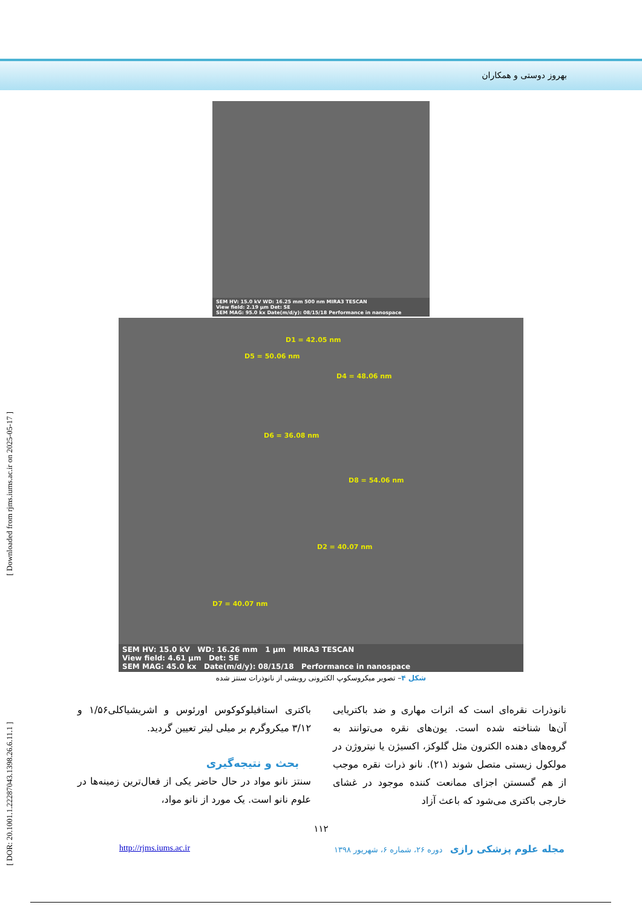بهروز دوستی و همکاران
[ DOR: 20.1001.1.22287043.1398.26.6.11.1 ] [ Downloaded from rjms.iums.ac.ir on 2025-05-17 ]
SEM HV: 15.0 kV WD: 16.25 mm 500 nm MIRA3 TESCAN
View field: 2.19 µm Det: SE
SEM MAG: 95.0 kx Date(m/d/y): 08/15/18 Performance in nanospace
D1 = 42.05 nm
D5 = 50.06 nm
D4 = 48.06 nm
D6 = 36.08 nm
D8 = 54.06 nm
D2 = 40.07 nm
D7 = 40.07 nm
SEM HV: 15.0 kV WD: 16.26 mm 1 µm MIRA3 TESCAN
View field: 4.61 µm Det: SE
SEM MAG: 45.0 kx Date(m/d/y): 08/15/18 Performance in nanospace
شکل ۴– تصویر میکروسکوپ الکترونی روبشی از نانوذرات سنتز شده
باکتری استافیلوکوکوس اورئوس و اشریشیاکلی۱/۵۶ و ۳/۱۲ میکروگرم بر میلی لیتر تعیین گردید.
بحث و نتیجه‌گیری
سنتز نانو مواد در حال حاضر یکی از فعال‌ترین زمینه‌ها در علوم نانو است. یک مورد از نانو مواد،
نانوذرات نقره‌ای است که اثرات مهاری و ضد باکتریایی آن‌ها شناخته شده است. یون‌های نقره می‌توانند به گروه‌های دهنده الکترون مثل گلوکز، اکسیژن یا نیتروژن در مولکول زیستی متصل شوند (۲۱). نانو ذرات نقره موجب از هم گسستن اجزای ممانعت کننده موجود در غشای خارجی باکتری می‌شود که باعث آزاد
۱۱۲
مجله علوم پزشکی رازی دوره ۲۶، شماره ۶، شهریور ۱۳۹۸
http://rjms.iums.ac.ir